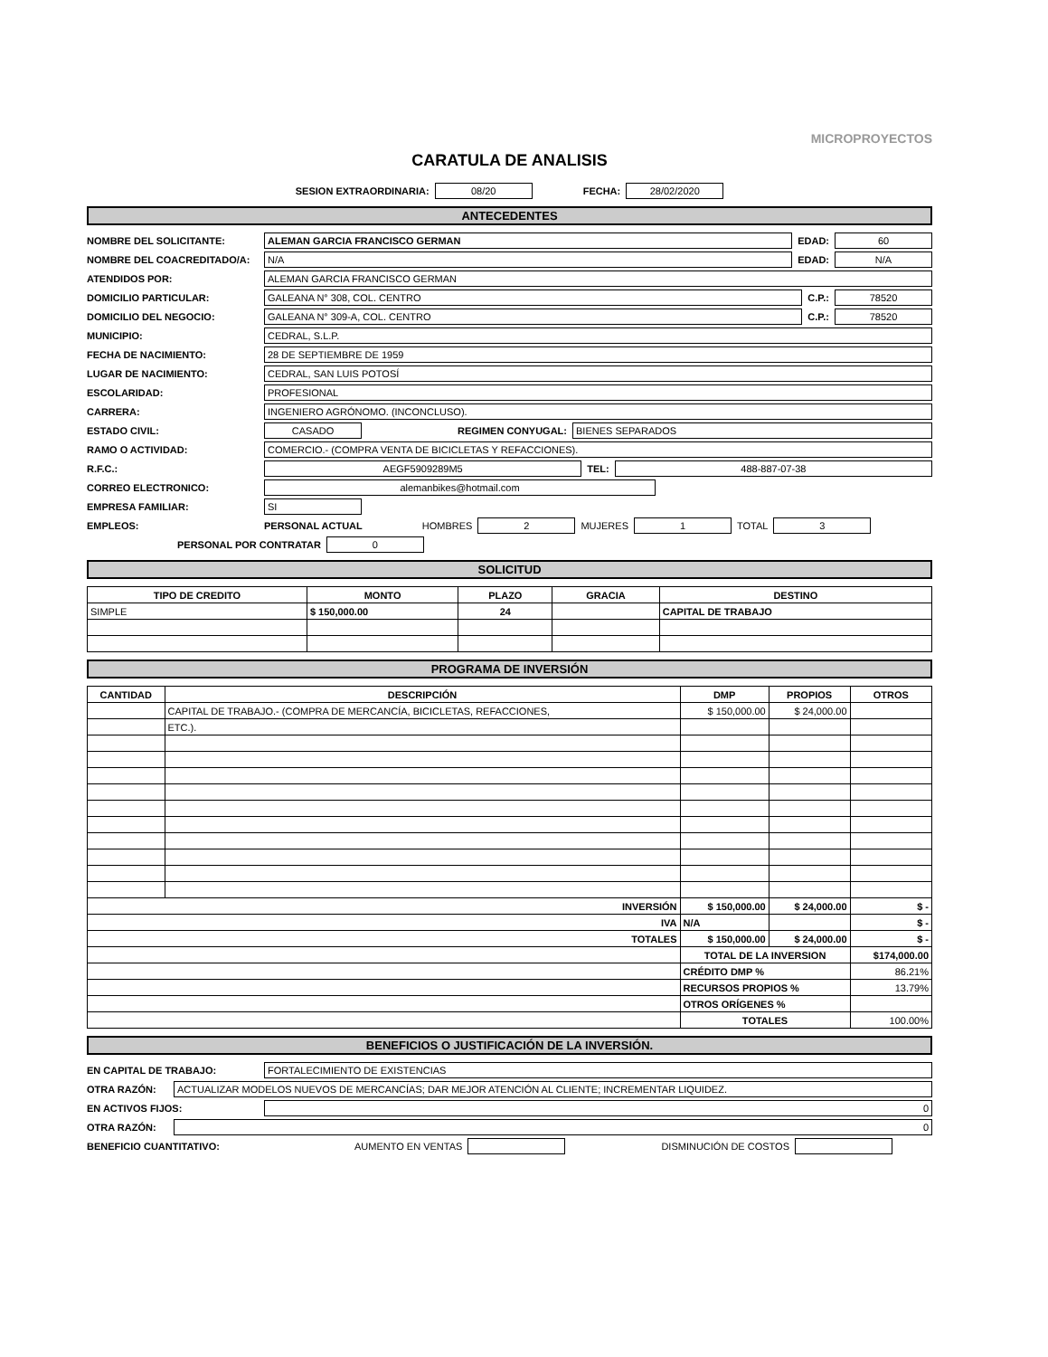MICROPROYECTOS
CARATULA DE ANALISIS
SESION EXTRAORDINARIA: 08/20 FECHA: 28/02/2020
ANTECEDENTES
NOMBRE DEL SOLICITANTE: ALEMAN GARCIA FRANCISCO GERMAN EDAD: 60
NOMBRE DEL COACREDITADO/A: N/A EDAD: N/A
ATENDIDOS POR: ALEMAN GARCIA FRANCISCO GERMAN
DOMICILIO PARTICULAR: GALEANA N° 308, COL. CENTRO C.P.: 78520
DOMICILIO DEL NEGOCIO: GALEANA N° 309-A, COL. CENTRO C.P.: 78520
MUNICIPIO: CEDRAL, S.L.P.
FECHA DE NACIMIENTO: 28 DE SEPTIEMBRE DE 1959
LUGAR DE NACIMIENTO: CEDRAL, SAN LUIS POTOSÍ
ESCOLARIDAD: PROFESIONAL
CARRERA: INGENIERO AGRÓNOMO. (INCONCLUSO).
ESTADO CIVIL: CASADO REGIMEN CONYUGAL: BIENES SEPARADOS
RAMO O ACTIVIDAD: COMERCIO.- (COMPRA VENTA DE BICICLETAS Y REFACCIONES).
R.F.C.: AEGF5909289M5 TEL: 488-887-07-38
CORREO ELECTRONICO: alemanbikes@hotmail.com
EMPRESA FAMILIAR: SI
EMPLEOS: PERSONAL ACTUAL HOMBRES 2 MUJERES 1 TOTAL 3
PERSONAL POR CONTRATAR 0
SOLICITUD
| TIPO DE CREDITO | MONTO | PLAZO | GRACIA | DESTINO |
| --- | --- | --- | --- | --- |
| SIMPLE | $ 150,000.00 | 24 | | CAPITAL DE TRABAJO |
PROGRAMA DE INVERSIÓN
| CANTIDAD | DESCRIPCIÓN | DMP | PROPIOS | OTROS |
| --- | --- | --- | --- | --- |
| | CAPITAL DE TRABAJO.- (COMPRA DE MERCANCÍA, BICICLETAS, REFACCIONES, | $ 150,000.00 | $ 24,000.00 | |
| | ETC.). | | | |
| INVERSIÓN | | $ 150,000.00 | $ 24,000.00 | $ - |
| IVA | | N/A | | $ - |
| TOTALES | | $ 150,000.00 | $ 24,000.00 | $ - |
| | | TOTAL DE LA INVERSION | | $174,000.00 |
| | | CRÉDITO DMP % | | 86.21% |
| | | RECURSOS PROPIOS % | | 13.79% |
| | | OTROS ORÍGENES % | | |
| | | TOTALES | | 100.00% |
BENEFICIOS O JUSTIFICACIÓN DE LA INVERSIÓN.
EN CAPITAL DE TRABAJO: FORTALECIMIENTO DE EXISTENCIAS
OTRA RAZÓN: ACTUALIZAR MODELOS NUEVOS DE MERCANCÍAS; DAR MEJOR ATENCIÓN AL CLIENTE; INCREMENTAR LIQUIDEZ.
EN ACTIVOS FIJOS: 0
OTRA RAZÓN: 0
BENEFICIO CUANTITATIVO: AUMENTO EN VENTAS DISMINUCIÓN DE COSTOS